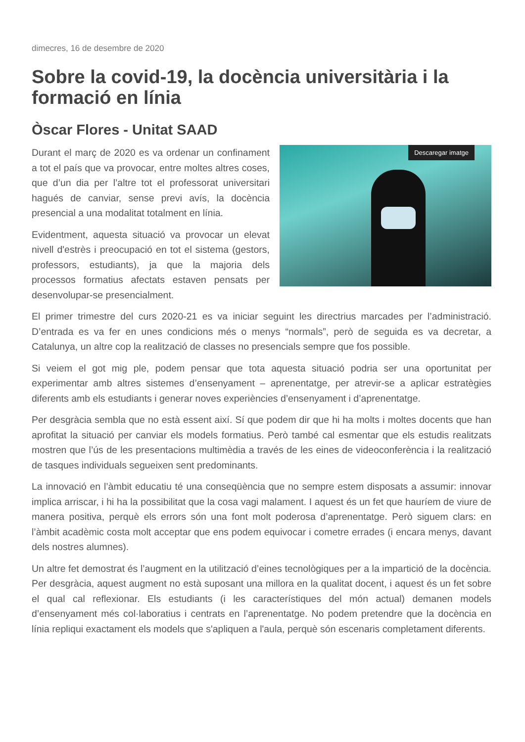dimecres, 16 de desembre de 2020
Sobre la covid-19, la docència universitària i la formació en línia
Òscar Flores - Unitat SAAD
Descaregar imatge
Durant el març de 2020 es va ordenar un confinament a tot el país que va provocar, entre moltes altres coses, que d’un dia per l’altre tot el professorat universitari hagués de canviar, sense previ avís, la docència presencial a una modalitat totalment en línia.
Evidentment, aquesta situació va provocar un elevat nivell d'estrès i preocupació en tot el sistema (gestors, professors, estudiants), ja que la majoria dels processos formatius afectats estaven pensats per desenvolupar-se presencialment.
El primer trimestre del curs 2020-21 es va iniciar seguint les directrius marcades per l’administració. D’entrada es va fer en unes condicions més o menys “normals”, però de seguida es va decretar, a Catalunya, un altre cop la realització de classes no presencials sempre que fos possible.
Si veiem el got mig ple, podem pensar que tota aquesta situació podria ser una oportunitat per experimentar amb altres sistemes d’ensenyament – aprenentatge, per atrevir-se a aplicar estratègies diferents amb els estudiants i generar noves experiències d’ensenyament i d’aprenentatge.
Per desgràcia sembla que no està essent així. Sí que podem dir que hi ha molts i moltes docents que han aprofitat la situació per canviar els models formatius. Però també cal esmentar que els estudis realitzats mostren que l’ús de les presentacions multimèdia a través de les eines de videoconferència i la realització de tasques individuals segueixen sent predominants.
La innovació en l’àmbit educatiu té una conseqüència que no sempre estem disposats a assumir: innovar implica arriscar, i hi ha la possibilitat que la cosa vagi malament. I aquest és un fet que hauríem de viure de manera positiva, perquè els errors són una font molt poderosa d’aprenentatge. Però siguem clars: en l’àmbit acadèmic costa molt acceptar que ens podem equivocar i cometre errades (i encara menys, davant dels nostres alumnes).
Un altre fet demostrat és l’augment en la utilització d’eines tecnològiques per a la impartició de la docència. Per desgràcia, aquest augment no està suposant una millora en la qualitat docent, i aquest és un fet sobre el qual cal reflexionar. Els estudiants (i les característiques del món actual) demanen models d’ensenyament més col·laboratius i centrats en l’aprenentatge. No podem pretendre que la docència en línia repliqui exactament els models que s'apliquen a l'aula, perquè són escenaris completament diferents.